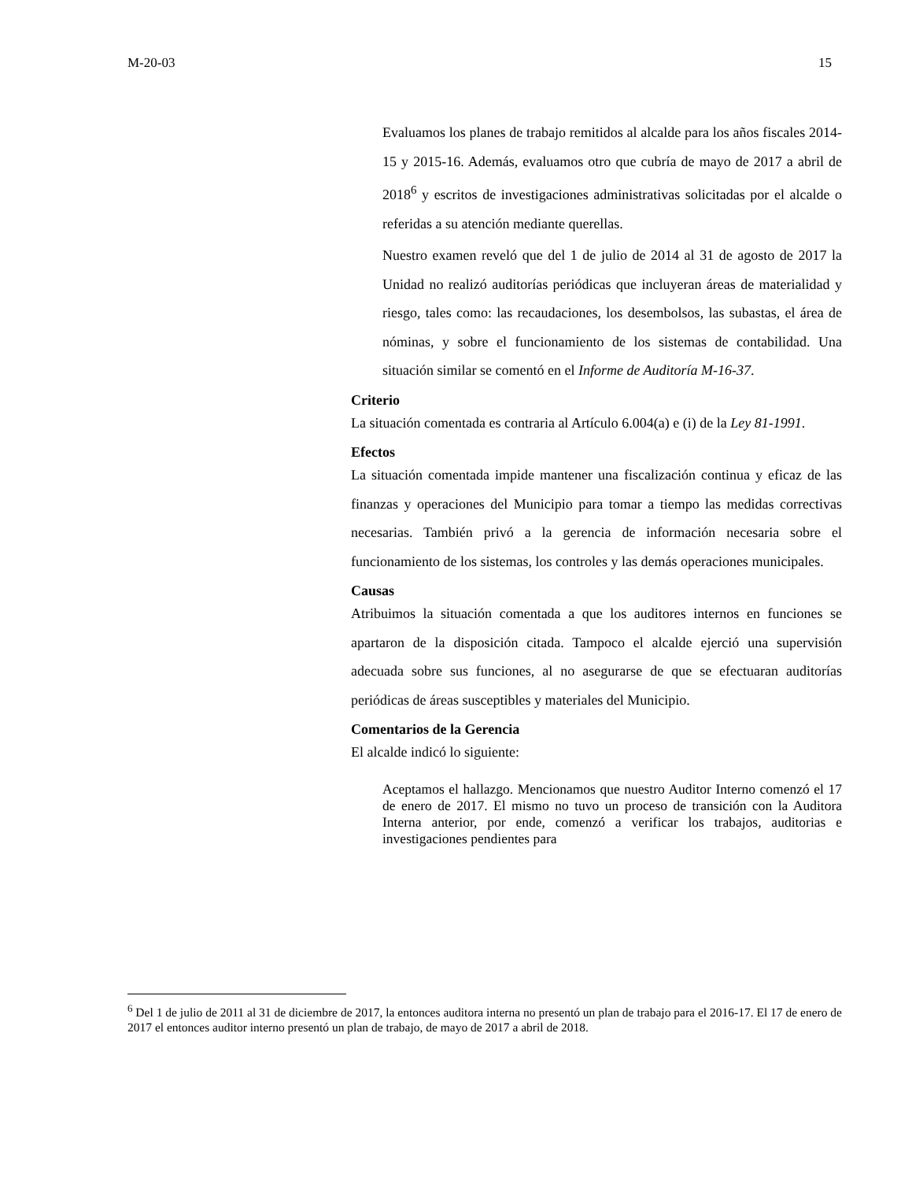M-20-03 15
Evaluamos los planes de trabajo remitidos al alcalde para los años fiscales 2014-15 y 2015-16. Además, evaluamos otro que cubría de mayo de 2017 a abril de 2018<sup>6</sup> y escritos de investigaciones administrativas solicitadas por el alcalde o referidas a su atención mediante querellas.
Nuestro examen reveló que del 1 de julio de 2014 al 31 de agosto de 2017 la Unidad no realizó auditorías periódicas que incluyeran áreas de materialidad y riesgo, tales como: las recaudaciones, los desembolsos, las subastas, el área de nóminas, y sobre el funcionamiento de los sistemas de contabilidad. Una situación similar se comentó en el Informe de Auditoría M-16-37.
Criterio
La situación comentada es contraria al Artículo 6.004(a) e (i) de la Ley 81-1991.
Efectos
La situación comentada impide mantener una fiscalización continua y eficaz de las finanzas y operaciones del Municipio para tomar a tiempo las medidas correctivas necesarias. También privó a la gerencia de información necesaria sobre el funcionamiento de los sistemas, los controles y las demás operaciones municipales.
Causas
Atribuimos la situación comentada a que los auditores internos en funciones se apartaron de la disposición citada. Tampoco el alcalde ejerció una supervisión adecuada sobre sus funciones, al no asegurarse de que se efectuaran auditorías periódicas de áreas susceptibles y materiales del Municipio.
Comentarios de la Gerencia
El alcalde indicó lo siguiente:
Aceptamos el hallazgo. Mencionamos que nuestro Auditor Interno comenzó el 17 de enero de 2017. El mismo no tuvo un proceso de transición con la Auditora Interna anterior, por ende, comenzó a verificar los trabajos, auditorias e investigaciones pendientes para
<sup>6</sup> Del 1 de julio de 2011 al 31 de diciembre de 2017, la entonces auditora interna no presentó un plan de trabajo para el 2016-17. El 17 de enero de 2017 el entonces auditor interno presentó un plan de trabajo, de mayo de 2017 a abril de 2018.